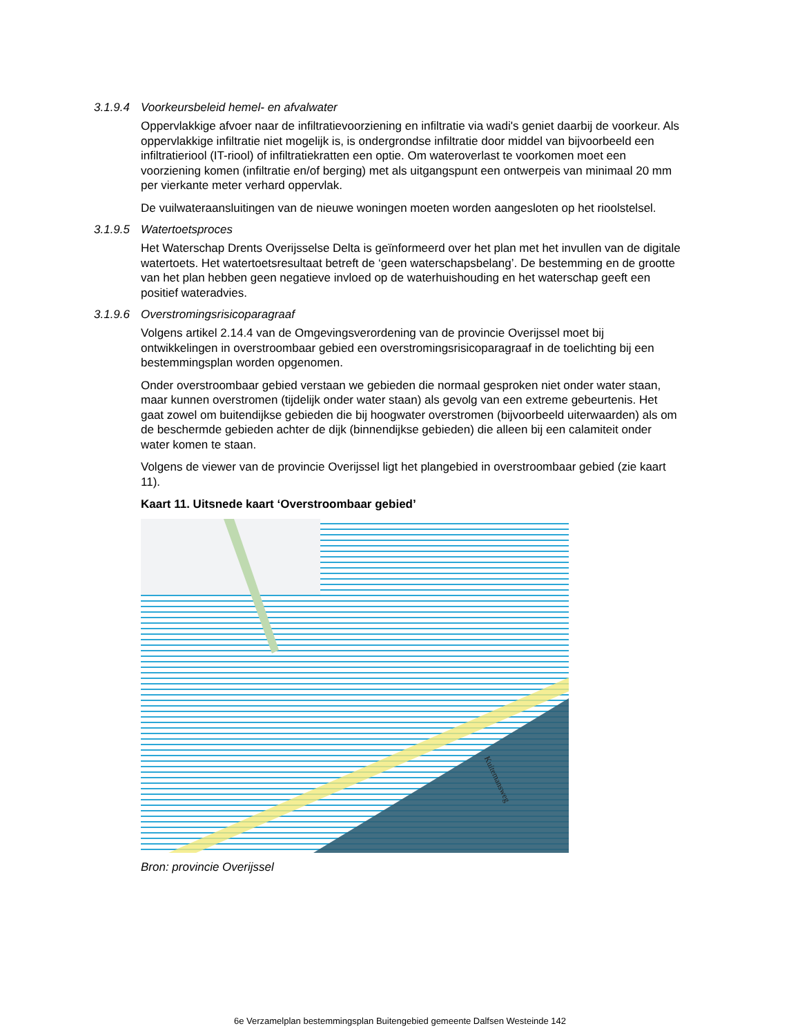3.1.9.4 Voorkeursbeleid hemel- en afvalwater
Oppervlakkige afvoer naar de infiltratievoorziening en infiltratie via wadi's geniet daarbij de voorkeur. Als oppervlakkige infiltratie niet mogelijk is, is ondergrondse infiltratie door middel van bijvoorbeeld een infiltratieriool (IT-riool) of infiltratiekratten een optie. Om wateroverlast te voorkomen moet een voorziening komen (infiltratie en/of berging) met als uitgangspunt een ontwerpeis van minimaal 20 mm per vierkante meter verhard oppervlak.
De vuilwateraansluitingen van de nieuwe woningen moeten worden aangesloten op het rioolstelsel.
3.1.9.5 Watertoetsproces
Het Waterschap Drents Overijsselse Delta is geïnformeerd over het plan met het invullen van de digitale watertoets. Het watertoetsresultaat betreft de ‘geen waterschapsbelang’. De bestemming en de grootte van het plan hebben geen negatieve invloed op de waterhuishouding en het waterschap geeft een positief wateradvies.
3.1.9.6 Overstromingsrisicoparagraaf
Volgens artikel 2.14.4 van de Omgevingsverordening van de provincie Overijssel moet bij ontwikkelingen in overstroombaar gebied een overstromingsrisicoparagraaf in de toelichting bij een bestemmingsplan worden opgenomen.
Onder overstroombaar gebied verstaan we gebieden die normaal gesproken niet onder water staan, maar kunnen overstromen (tijdelijk onder water staan) als gevolg van een extreme gebeurtenis. Het gaat zowel om buitendijkse gebieden die bij hoogwater overstromen (bijvoorbeeld uiterwaarden) als om de beschermde gebieden achter de dijk (binnendijkse gebieden) die alleen bij een calamiteit onder water komen te staan.
Volgens de viewer van de provincie Overijssel ligt het plangebied in overstroombaar gebied (zie kaart 11).
Kaart 11. Uitsnede kaart ‘Overstroombaar gebied’
Kuitemansweg
Bron: provincie Overijssel
6e Verzamelplan bestemmingsplan Buitengebied gemeente Dalfsen Westeinde 142